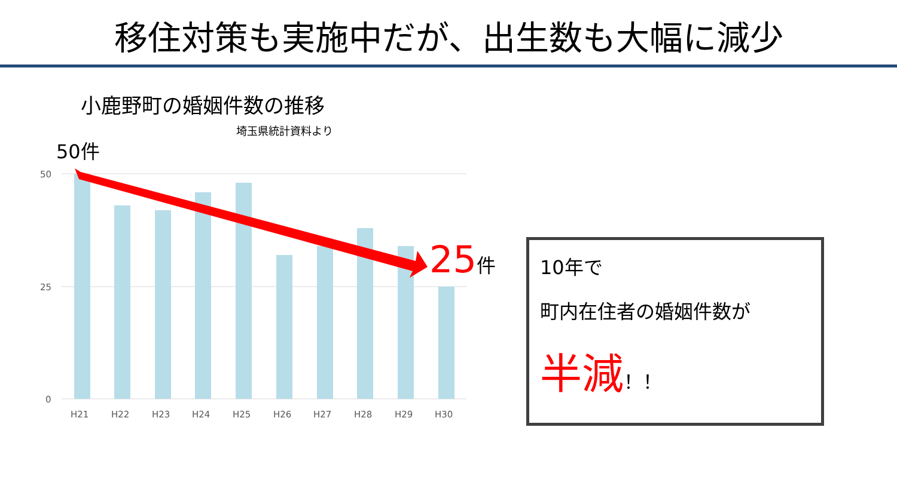移住対策も実施中だが、出生数も大幅に減少
小鹿野町の婚姻件数の推移
埼玉県統計資料より
50件
50
25
0
H21
H22
H23
H24
H25
H26
H27
H28
H29
H30
25件
10年で
町内在住者の婚姻件数が
半減！！